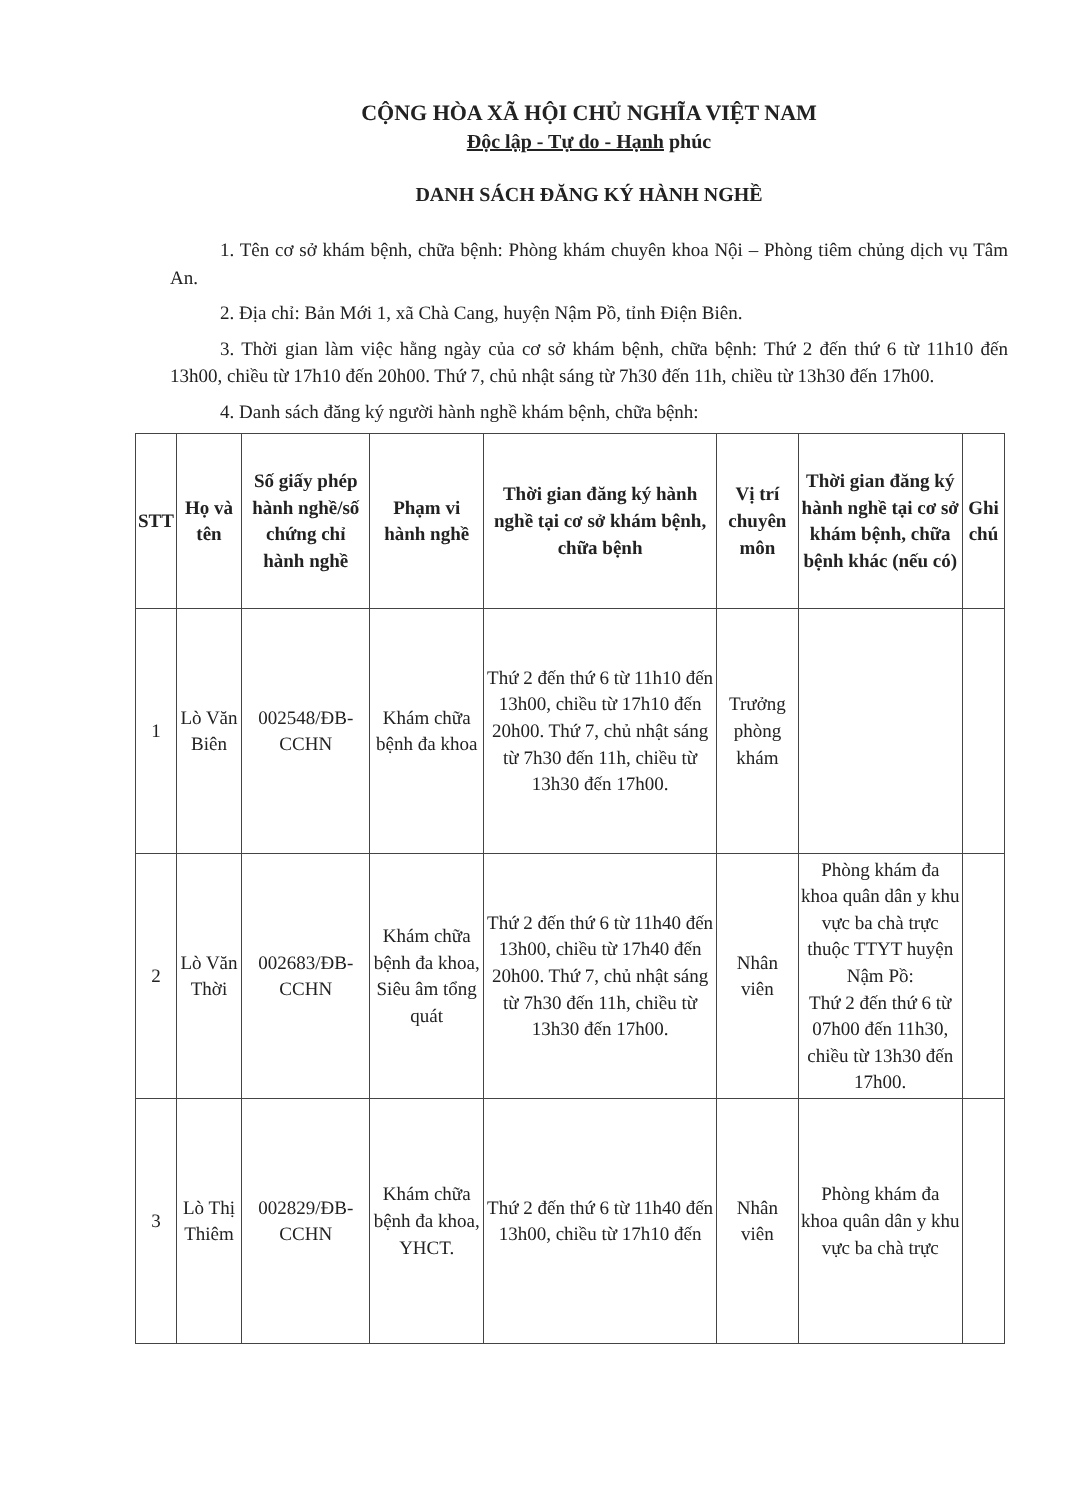CỘNG HÒA XÃ HỘI CHỦ NGHĨA VIỆT NAM
Độc lập - Tự do - Hạnh phúc
DANH SÁCH ĐĂNG KÝ HÀNH NGHỀ
1. Tên cơ sở khám bệnh, chữa bệnh: Phòng khám chuyên khoa Nội – Phòng tiêm chủng dịch vụ Tâm An.
2. Địa chỉ: Bản Mới 1, xã Chà Cang, huyện Nậm Pồ, tỉnh Điện Biên.
3. Thời gian làm việc hằng ngày của cơ sở khám bệnh, chữa bệnh: Thứ 2 đến thứ 6 từ 11h10 đến 13h00, chiều từ 17h10 đến 20h00. Thứ 7, chủ nhật sáng từ 7h30 đến 11h, chiều từ 13h30 đến 17h00.
4. Danh sách đăng ký người hành nghề khám bệnh, chữa bệnh:
| STT | Họ và tên | Số giấy phép hành nghề/số chứng chỉ hành nghề | Phạm vi hành nghề | Thời gian đăng ký hành nghề tại cơ sở khám bệnh, chữa bệnh | Vị trí chuyên môn | Thời gian đăng ký hành nghề tại cơ sở khám bệnh, chữa bệnh khác (nếu có) | Ghi chú |
| --- | --- | --- | --- | --- | --- | --- | --- |
| 1 | Lò Văn Biên | 002548/ĐB-CCHN | Khám chữa bệnh đa khoa | Thứ 2 đến thứ 6 từ 11h10 đến 13h00, chiều từ 17h10 đến 20h00. Thứ 7, chủ nhật sáng từ 7h30 đến 11h, chiều từ 13h30 đến 17h00. | Trưởng phòng khám | | |
| 2 | Lò Văn Thời | 002683/ĐB-CCHN | Khám chữa bệnh đa khoa, Siêu âm tổng quát | Thứ 2 đến thứ 6 từ 11h40 đến 13h00, chiều từ 17h40 đến 20h00. Thứ 7, chủ nhật sáng từ 7h30 đến 11h, chiều từ 13h30 đến 17h00. | Nhân viên | Phòng khám đa khoa quân dân y khu vực ba chà trực thuộc TTYT huyện Nậm Pồ: Thứ 2 đến thứ 6 từ 07h00 đến 11h30, chiều từ 13h30 đến 17h00. | |
| 3 | Lò Thị Thiêm | 002829/ĐB-CCHN | Khám chữa bệnh đa khoa, YHCT. | Thứ 2 đến thứ 6 từ 11h40 đến 13h00, chiều từ 17h10 đến | Nhân viên | Phòng khám đa khoa quân dân y khu vực ba chà trực | |